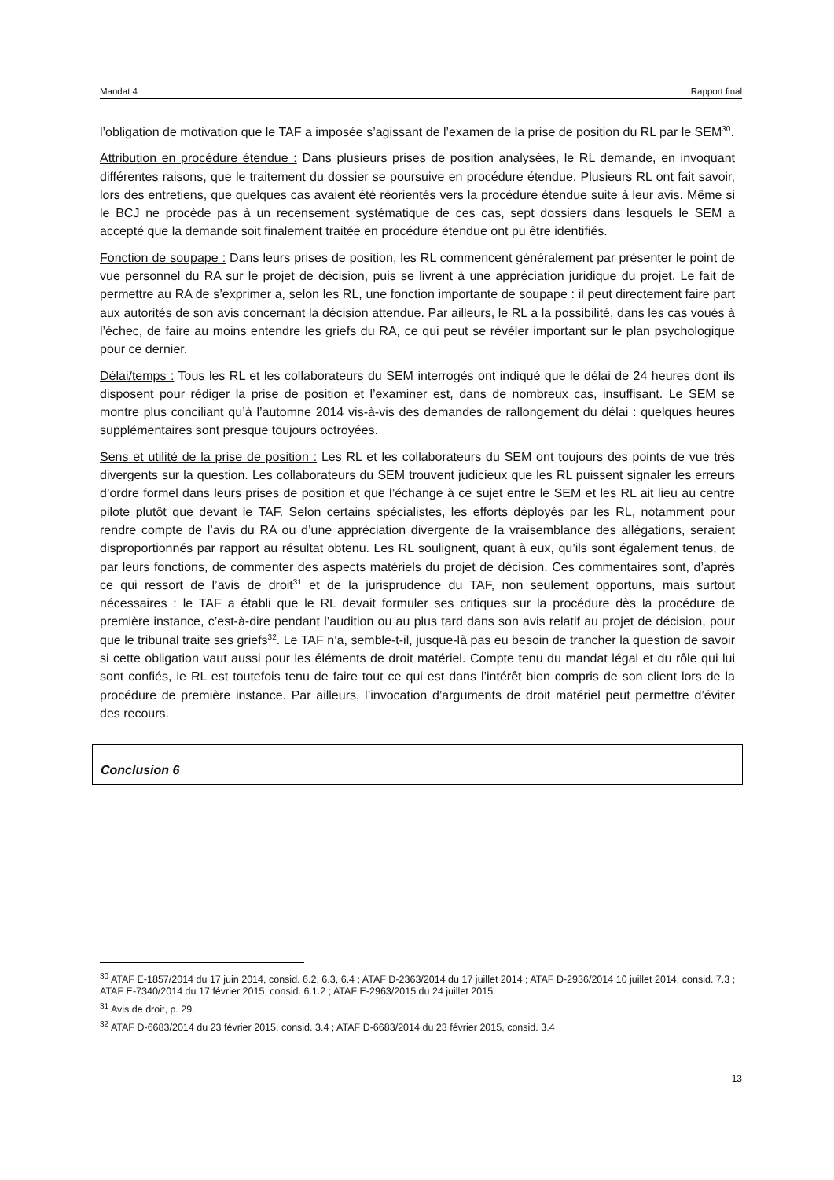Mandat 4 Rapport final
l’obligation de motivation que le TAF a imposée s’agissant de l’examen de la prise de position du RL par le SEM<sup>30</sup>.
Attribution en procédure étendue : Dans plusieurs prises de position analysées, le RL demande, en invoquant différentes raisons, que le traitement du dossier se poursuive en procédure étendue. Plusieurs RL ont fait savoir, lors des entretiens, que quelques cas avaient été réorientés vers la procédure étendue suite à leur avis. Même si le BCJ ne procède pas à un recensement systématique de ces cas, sept dossiers dans lesquels le SEM a accepté que la demande soit finalement traitée en procédure étendue ont pu être identifiés.
Fonction de soupape : Dans leurs prises de position, les RL commencent généralement par présenter le point de vue personnel du RA sur le projet de décision, puis se livrent à une appréciation juridique du projet. Le fait de permettre au RA de s’exprimer a, selon les RL, une fonction importante de soupape : il peut directement faire part aux autorités de son avis concernant la décision attendue. Par ailleurs, le RL a la possibilité, dans les cas voués à l’échec, de faire au moins entendre les griefs du RA, ce qui peut se révéler important sur le plan psychologique pour ce dernier.
Délai/temps : Tous les RL et les collaborateurs du SEM interrogés ont indiqué que le délai de 24 heures dont ils disposent pour rédiger la prise de position et l’examiner est, dans de nombreux cas, insuffisant. Le SEM se montre plus conciliant qu’à l’automne 2014 vis-à-vis des demandes de rallongement du délai : quelques heures supplémentaires sont presque toujours octroyées.
Sens et utilité de la prise de position : Les RL et les collaborateurs du SEM ont toujours des points de vue très divergents sur la question. Les collaborateurs du SEM trouvent judicieux que les RL puissent signaler les erreurs d’ordre formel dans leurs prises de position et que l’échange à ce sujet entre le SEM et les RL ait lieu au centre pilote plutôt que devant le TAF. Selon certains spécialistes, les efforts déployés par les RL, notamment pour rendre compte de l’avis du RA ou d’une appréciation divergente de la vraisemblance des allégations, seraient disproportionnés par rapport au résultat obtenu. Les RL soulignent, quant à eux, qu’ils sont également tenus, de par leurs fonctions, de commenter des aspects matériels du projet de décision. Ces commentaires sont, d’après ce qui ressort de l’avis de droit<sup>31</sup> et de la jurisprudence du TAF, non seulement opportuns, mais surtout nécessaires : le TAF a établi que le RL devait formuler ses critiques sur la procédure dès la procédure de première instance, c’est-à-dire pendant l’audition ou au plus tard dans son avis relatif au projet de décision, pour que le tribunal traite ses griefs<sup>32</sup>. Le TAF n’a, semble-t-il, jusque-là pas eu besoin de trancher la question de savoir si cette obligation vaut aussi pour les éléments de droit matériel. Compte tenu du mandat légal et du rôle qui lui sont confiés, le RL est toutefois tenu de faire tout ce qui est dans l’intérêt bien compris de son client lors de la procédure de première instance. Par ailleurs, l’invocation d’arguments de droit matériel peut permettre d’éviter des recours.
Conclusion 6
<sup>30</sup> ATAF E-1857/2014 du 17 juin 2014, consid. 6.2, 6.3, 6.4 ; ATAF D-2363/2014 du 17 juillet 2014 ; ATAF D-2936/2014 10 juillet 2014, consid. 7.3 ; ATAF E-7340/2014 du 17 février 2015, consid. 6.1.2 ; ATAF E-2963/2015 du 24 juillet 2015.
<sup>31</sup> Avis de droit, p. 29.
<sup>32</sup> ATAF D-6683/2014 du 23 février 2015, consid. 3.4 ; ATAF D-6683/2014 du 23 février 2015, consid. 3.4
13